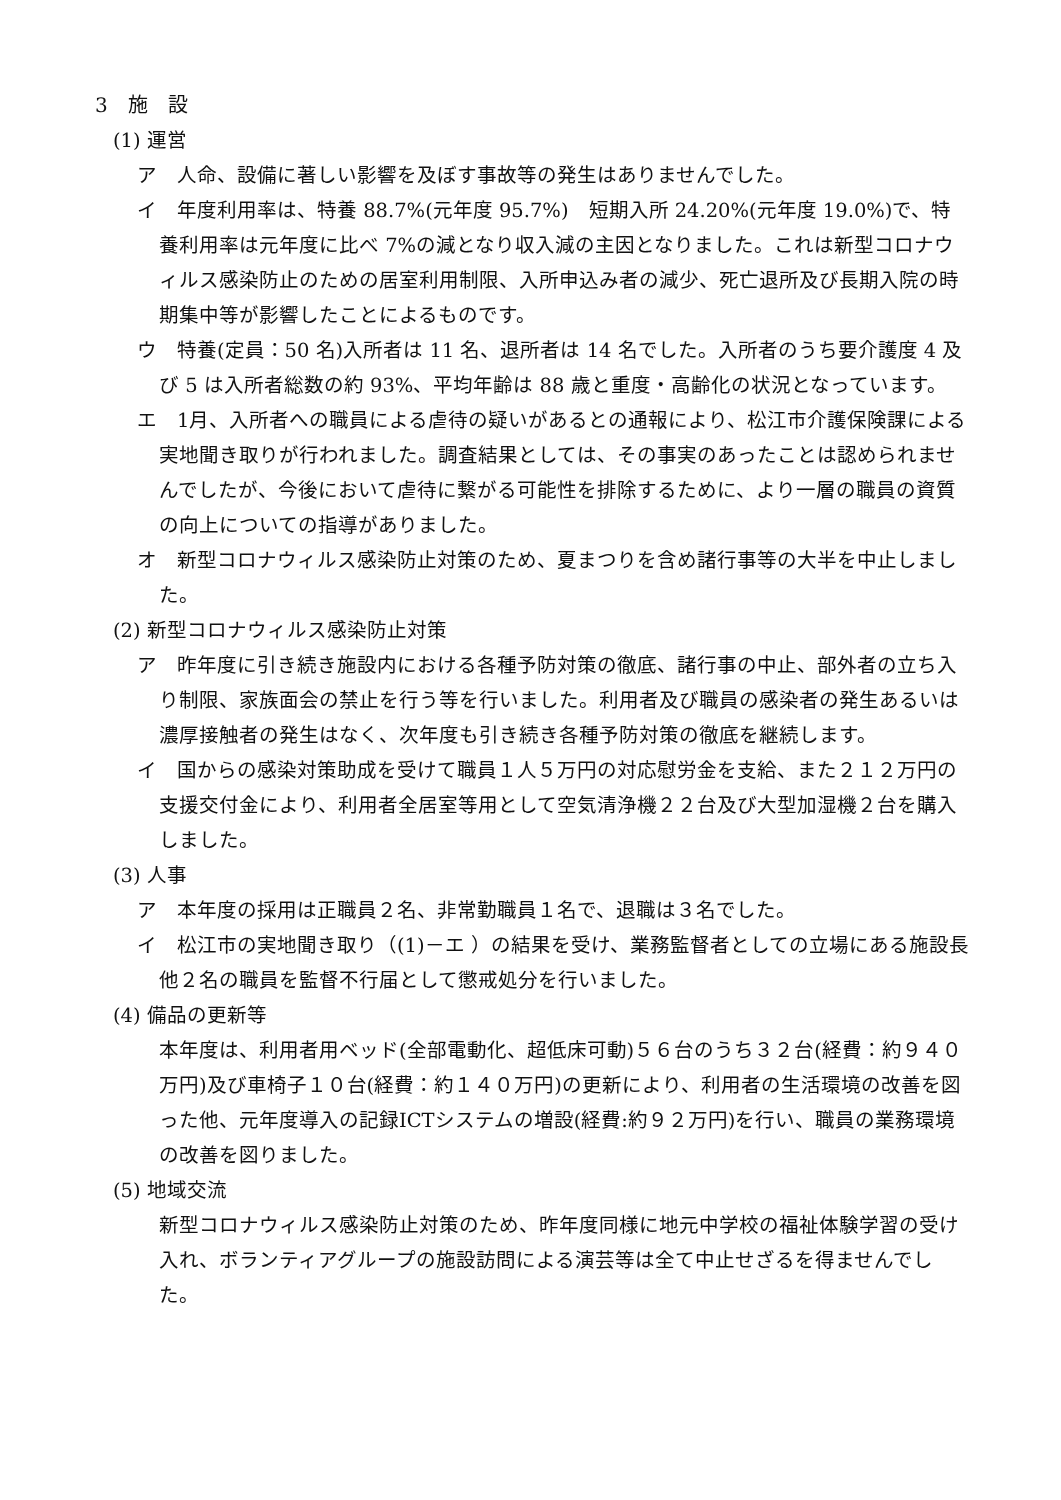3　施　設
(1) 運営
ア　人命、設備に著しい影響を及ぼす事故等の発生はありませんでした。
イ　年度利用率は、特養 88.7%(元年度 95.7%)　短期入所 24.20%(元年度 19.0%)で、特養利用率は元年度に比べ 7%の減となり収入減の主因となりました。これは新型コロナウィルス感染防止のための居室利用制限、入所申込み者の減少、死亡退所及び長期入院の時期集中等が影響したことによるものです。
ウ　特養(定員：50 名)入所者は 11 名、退所者は 14 名でした。入所者のうち要介護度 4 及び 5 は入所者総数の約 93%、平均年齢は 88 歳と重度・高齢化の状況となっています。
エ　1月、入所者への職員による虐待の疑いがあるとの通報により、松江市介護保険課による実地聞き取りが行われました。調査結果としては、その事実のあったことは認められませんでしたが、今後において虐待に繋がる可能性を排除するために、より一層の職員の資質の向上についての指導がありました。
オ　新型コロナウィルス感染防止対策のため、夏まつりを含め諸行事等の大半を中止しました。
(2) 新型コロナウィルス感染防止対策
ア　昨年度に引き続き施設内における各種予防対策の徹底、諸行事の中止、部外者の立ち入り制限、家族面会の禁止を行う等を行いました。利用者及び職員の感染者の発生あるいは濃厚接触者の発生はなく、次年度も引き続き各種予防対策の徹底を継続します。
イ　国からの感染対策助成を受けて職員１人５万円の対応慰労金を支給、また２１２万円の支援交付金により、利用者全居室等用として空気清浄機２２台及び大型加湿機２台を購入しました。
(3) 人事
ア　本年度の採用は正職員２名、非常勤職員１名で、退職は３名でした。
イ　松江市の実地聞き取り（(1)－エ ）の結果を受け、業務監督者としての立場にある施設長他２名の職員を監督不行届として懲戒処分を行いました。
(4) 備品の更新等
本年度は、利用者用ベッド(全部電動化、超低床可動)５６台のうち３２台(経費：約９４０万円)及び車椅子１０台(経費：約１４０万円)の更新により、利用者の生活環境の改善を図った他、元年度導入の記録ICTシステムの増設(経費:約９２万円)を行い、職員の業務環境の改善を図りました。
(5) 地域交流
新型コロナウィルス感染防止対策のため、昨年度同様に地元中学校の福祉体験学習の受け入れ、ボランティアグループの施設訪問による演芸等は全て中止せざるを得ませんでした。